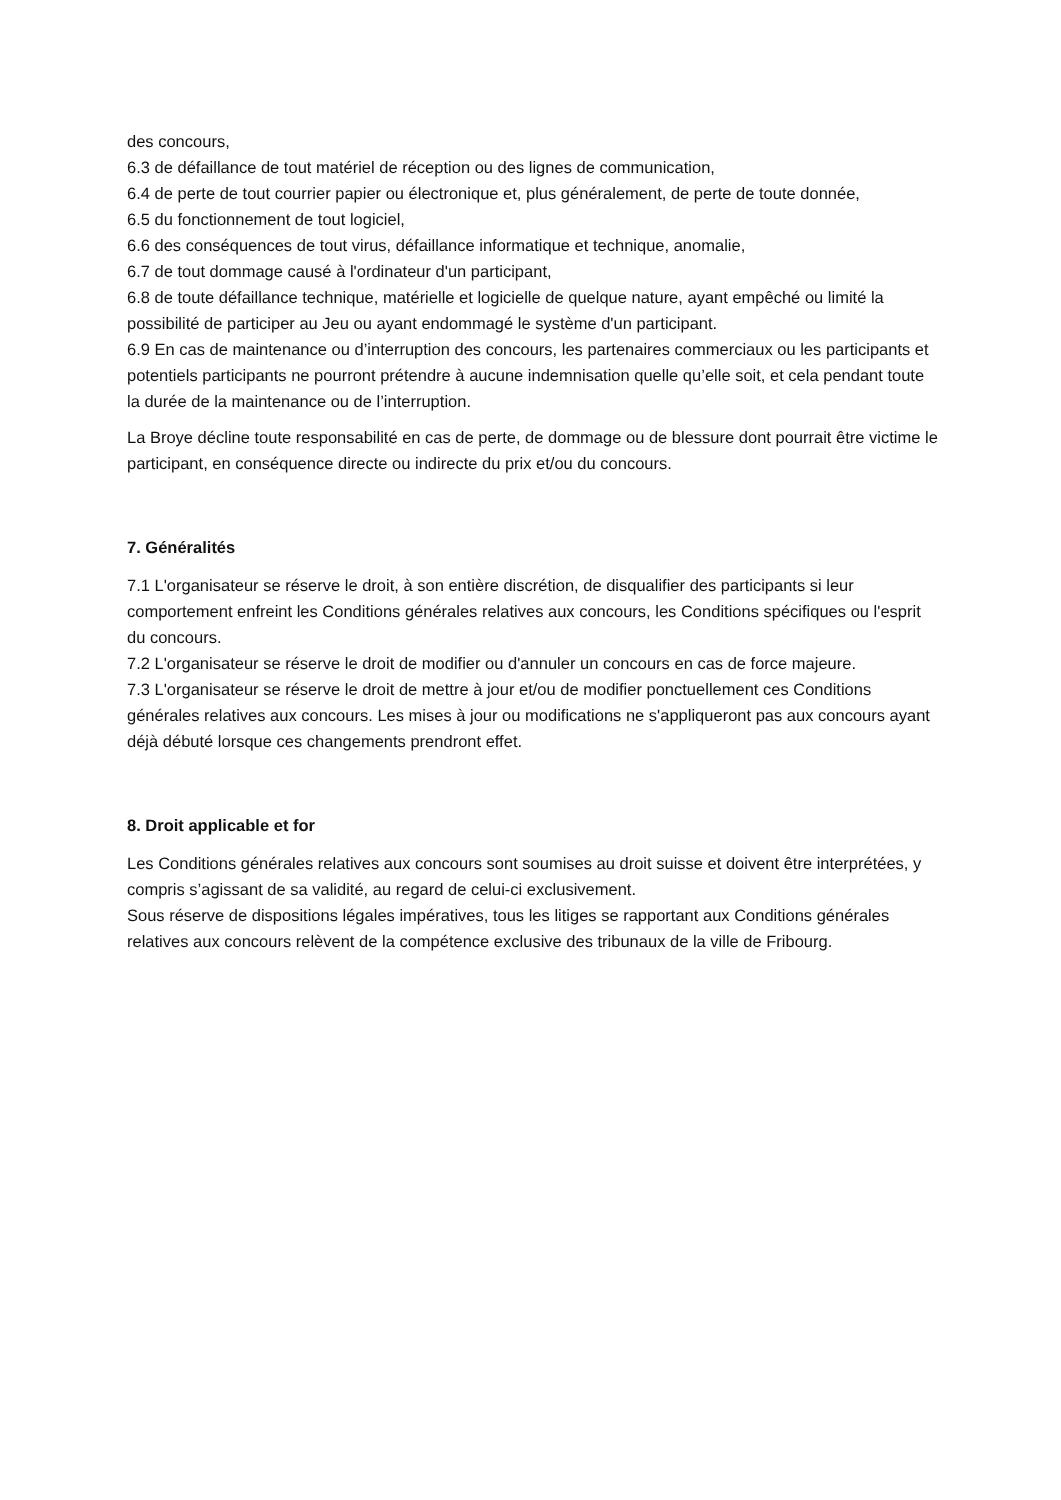des concours,
6.3 de défaillance de tout matériel de réception ou des lignes de communication,
6.4 de perte de tout courrier papier ou électronique et, plus généralement, de perte de toute donnée,
6.5 du fonctionnement de tout logiciel,
6.6 des conséquences de tout virus, défaillance informatique et technique, anomalie,
6.7 de tout dommage causé à l'ordinateur d'un participant,
6.8 de toute défaillance technique, matérielle et logicielle de quelque nature, ayant empêché ou limité la possibilité de participer au Jeu ou ayant endommagé le système d'un participant.
6.9 En cas de maintenance ou d’interruption des concours, les partenaires commerciaux ou les participants et potentiels participants ne pourront prétendre à aucune indemnisation quelle qu’elle soit, et cela pendant toute la durée de la maintenance ou de l’interruption.
La Broye décline toute responsabilité en cas de perte, de dommage ou de blessure dont pourrait être victime le participant, en conséquence directe ou indirecte du prix et/ou du concours.
7. Généralités
7.1 L'organisateur se réserve le droit, à son entière discrétion, de disqualifier des participants si leur comportement enfreint les Conditions générales relatives aux concours, les Conditions spécifiques ou l'esprit du concours.
7.2 L'organisateur se réserve le droit de modifier ou d'annuler un concours en cas de force majeure.
7.3 L'organisateur se réserve le droit de mettre à jour et/ou de modifier ponctuellement ces Conditions générales relatives aux concours. Les mises à jour ou modifications ne s'appliqueront pas aux concours ayant déjà débuté lorsque ces changements prendront effet.
8. Droit applicable et for
Les Conditions générales relatives aux concours sont soumises au droit suisse et doivent être interprétées, y compris s’agissant de sa validité, au regard de celui-ci exclusivement.
Sous réserve de dispositions légales impératives, tous les litiges se rapportant aux Conditions générales relatives aux concours relèvent de la compétence exclusive des tribunaux de la ville de Fribourg.